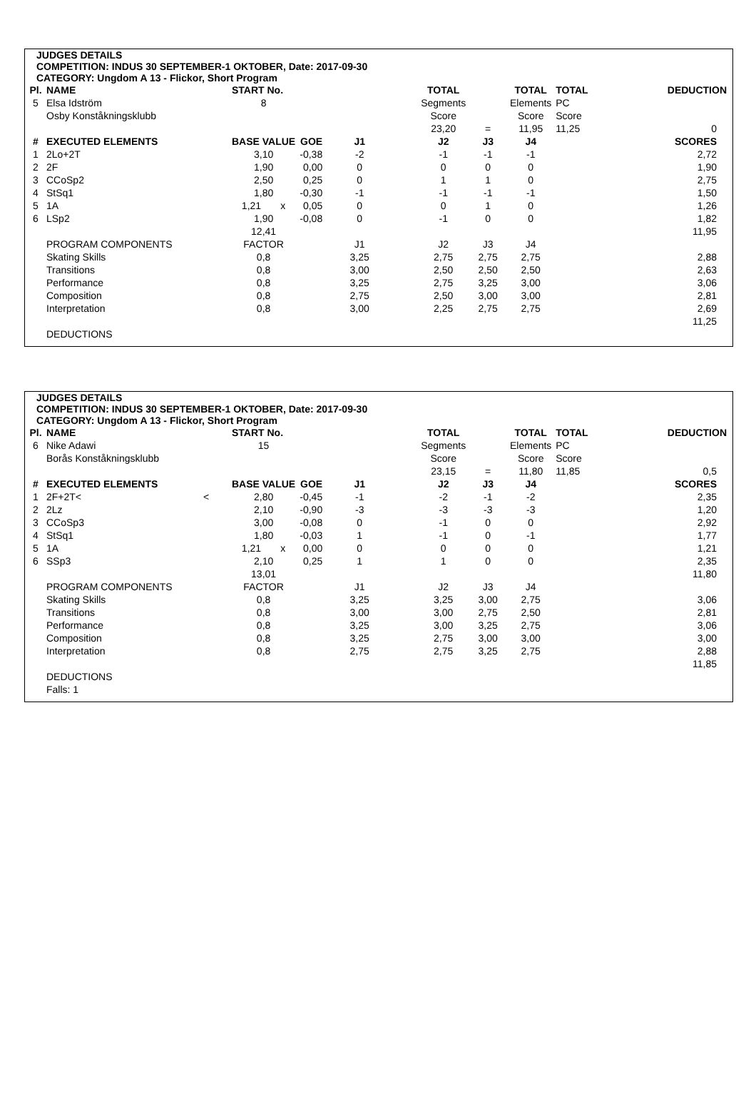JUDGES DETAILS
COMPETITION: INDUS 30 SEPTEMBER-1 OKTOBER, Date: 2017-09-30
CATEGORY: Ungdom A 13 - Flickor, Short Program
| Pl. | NAME | | START No. | | | | TOTAL | | TOTAL | TOTAL | DEDUCTION |
| --- | --- | --- | --- | --- | --- | --- | --- | --- | --- | --- | --- |
| 5 | Elsa Idström | | 8 | | | | Segments | | Elements | PC | |
| | Osby Konståkningsklubb | | | | | | Score | | Score | Score | |
| | | | | | | | 23,20 | = | 11,95 | 11,25 | 0 |
| # | EXECUTED ELEMENTS | | BASE VALUE | GOE | J1 | | J2 | J3 | J4 | | SCORES |
| 1 | 2Lo+2T | | 3,10 | -0,38 | -2 | | -1 | -1 | -1 | | 2,72 |
| 2 | 2F | | 1,90 | 0,00 | 0 | | 0 | 0 | 0 | | 1,90 |
| 3 | CCoSp2 | | 2,50 | 0,25 | 0 | | 1 | 1 | 0 | | 2,75 |
| 4 | StSq1 | | 1,80 | -0,30 | -1 | | -1 | -1 | -1 | | 1,50 |
| 5 | 1A | | 1,21 x | 0,05 | 0 | | 0 | 1 | 0 | | 1,26 |
| 6 | LSp2 | | 1,90 | -0,08 | 0 | | -1 | 0 | 0 | | 1,82 |
| | | | 12,41 | | | | | | | | 11,95 |
| | PROGRAM COMPONENTS | | FACTOR | | J1 | | J2 | J3 | J4 | | |
| | Skating Skills | | 0,8 | | 3,25 | | 2,75 | 2,75 | 2,75 | | 2,88 |
| | Transitions | | 0,8 | | 3,00 | | 2,50 | 2,50 | 2,50 | | 2,63 |
| | Performance | | 0,8 | | 3,25 | | 2,75 | 3,25 | 3,00 | | 3,06 |
| | Composition | | 0,8 | | 2,75 | | 2,50 | 3,00 | 3,00 | | 2,81 |
| | Interpretation | | 0,8 | | 3,00 | | 2,25 | 2,75 | 2,75 | | 2,69 |
| | | | | | | | | | | | 11,25 |
| | DEDUCTIONS | | | | | | | | | | |
JUDGES DETAILS
COMPETITION: INDUS 30 SEPTEMBER-1 OKTOBER, Date: 2017-09-30
CATEGORY: Ungdom A 13 - Flickor, Short Program
| Pl. | NAME | | START No. | | | | TOTAL | | TOTAL | TOTAL | DEDUCTION |
| --- | --- | --- | --- | --- | --- | --- | --- | --- | --- | --- | --- |
| 6 | Nike Adawi | | 15 | | | | Segments | | Elements | PC | |
| | Borås Konståkningsklubb | | | | | | Score | | Score | Score | |
| | | | | | | | 23,15 | = | 11,80 | 11,85 | 0,5 |
| # | EXECUTED ELEMENTS | | BASE VALUE | GOE | J1 | | J2 | J3 | J4 | | SCORES |
| 1 | 2F+2T< | < | 2,80 | -0,45 | -1 | | -2 | -1 | -2 | | 2,35 |
| 2 | 2Lz | | 2,10 | -0,90 | -3 | | -3 | -3 | -3 | | 1,20 |
| 3 | CCoSp3 | | 3,00 | -0,08 | 0 | | -1 | 0 | 0 | | 2,92 |
| 4 | StSq1 | | 1,80 | -0,03 | 1 | | -1 | 0 | -1 | | 1,77 |
| 5 | 1A | | 1,21 x | 0,00 | 0 | | 0 | 0 | 0 | | 1,21 |
| 6 | SSp3 | | 2,10 | 0,25 | 1 | | 1 | 0 | 0 | | 2,35 |
| | | | 13,01 | | | | | | | | 11,80 |
| | PROGRAM COMPONENTS | | FACTOR | | J1 | | J2 | J3 | J4 | | |
| | Skating Skills | | 0,8 | | 3,25 | | 3,25 | 3,00 | 2,75 | | 3,06 |
| | Transitions | | 0,8 | | 3,00 | | 3,00 | 2,75 | 2,50 | | 2,81 |
| | Performance | | 0,8 | | 3,25 | | 3,00 | 3,25 | 2,75 | | 3,06 |
| | Composition | | 0,8 | | 3,25 | | 2,75 | 3,00 | 3,00 | | 3,00 |
| | Interpretation | | 0,8 | | 2,75 | | 2,75 | 3,25 | 2,75 | | 2,88 |
| | | | | | | | | | | | 11,85 |
| | DEDUCTIONS | | | | | | | | | | |
| | Falls: 1 | | | | | | | | | | |